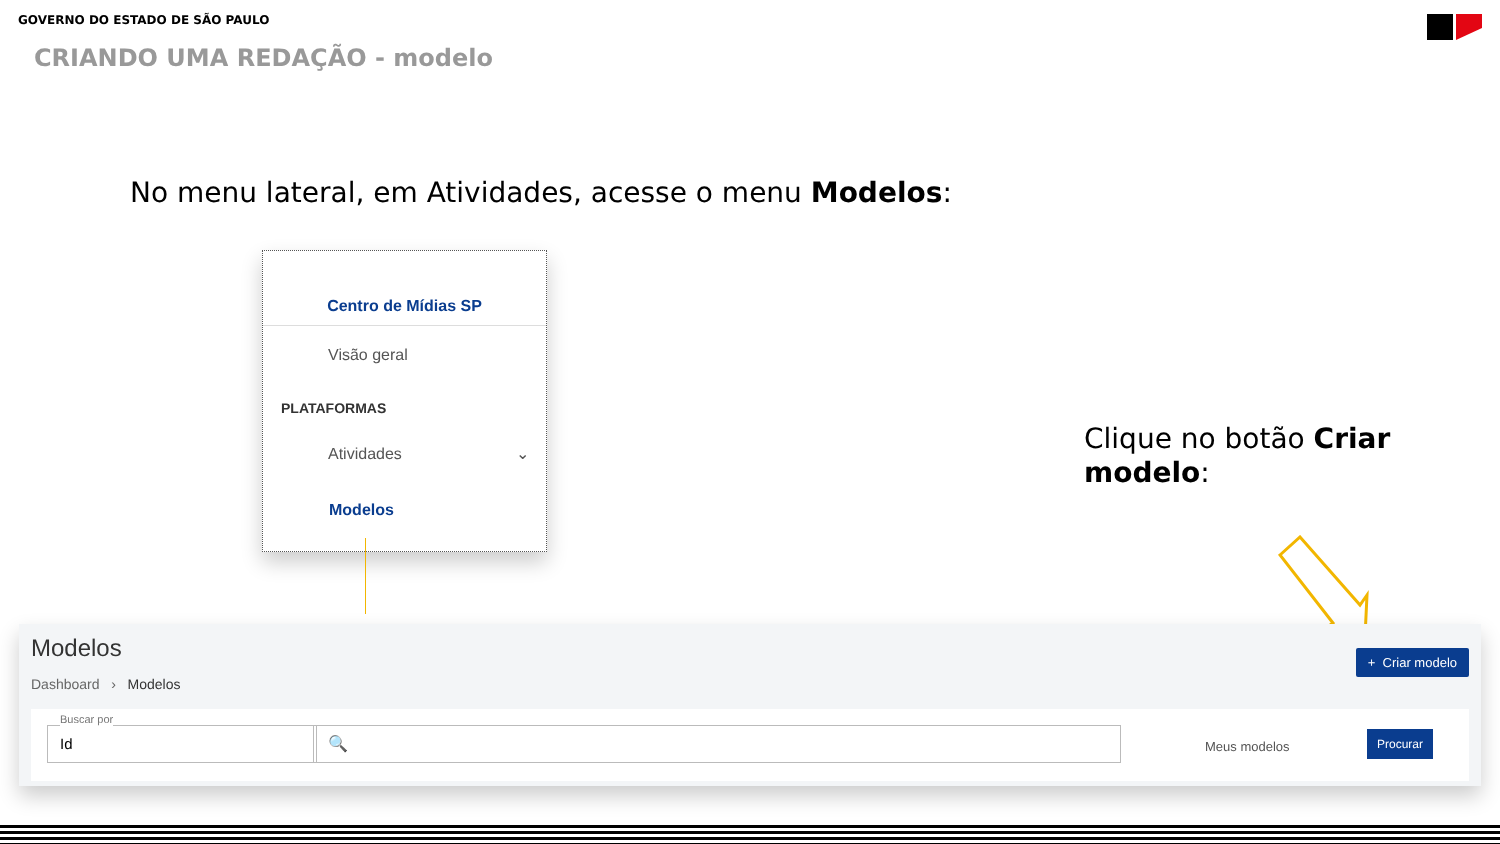GOVERNO DO ESTADO DE SÃO PAULO
CRIANDO UMA REDAÇÃO - modelo
No menu lateral, em Atividades, acesse o menu Modelos:
Centro de Mídias SP
Visão geral
PLATAFORMAS
Atividades ⌄
Modelos
Clique no botão Criar modelo:
Modelos
Dashboard › Modelos
+ Criar modelo
Buscar por
Id
🔍
Meus modelos
Procurar